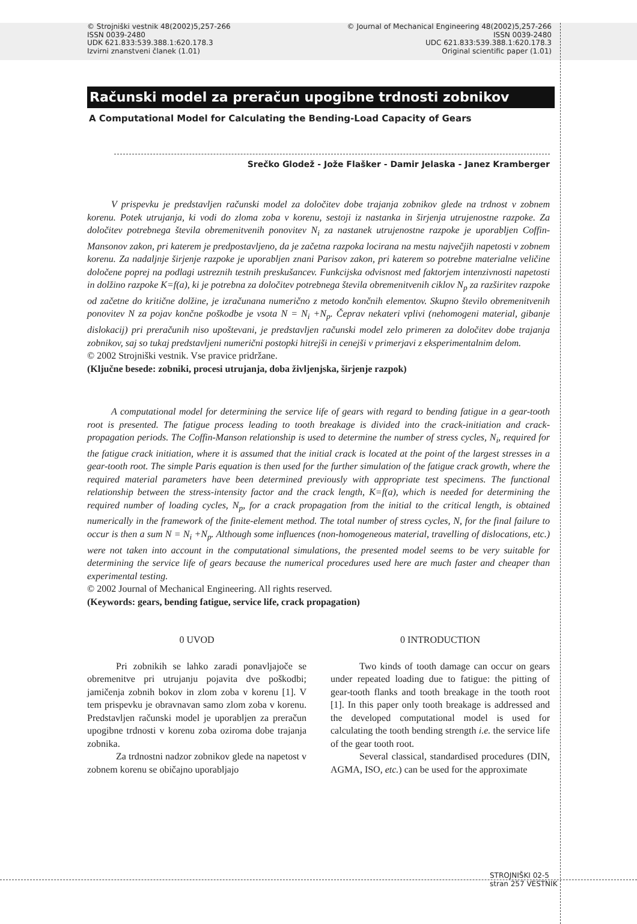© Strojniški vestnik 48(2002)5,257-266
ISSN 0039-2480
UDK 621.833:539.388.1:620.178.3
Izvirni znanstveni članek (1.01)
© Journal of Mechanical Engineering 48(2002)5,257-266
ISSN 0039-2480
UDC 621.833:539.388.1:620.178.3
Original scientific paper (1.01)
Računski model za preračun upogibne trdnosti zobnikov
A Computational Model for Calculating the Bending-Load Capacity of Gears
Srečko Glodež - Jože Flašker - Damir Jelaska - Janez Kramberger
V prispevku je predstavljen računski model za določitev dobe trajanja zobnikov glede na trdnost v zobnem korenu. Potek utrujanja, ki vodi do zloma zoba v korenu, sestoji iz nastanka in širjenja utrujenostne razpoke. Za določitev potrebnega števila obremenitvenih ponovitev N<sub>i</sub> za nastanek utrujenostne razpoke je uporabljen Coffin-Mansonov zakon, pri katerem je predpostavljeno, da je začetna razpoka locirana na mestu največjih napetosti v zobnem korenu. Za nadaljnje širjenje razpoke je uporabljen znani Parisov zakon, pri katerem so potrebne materialne veličine določene poprej na podlagi ustreznih testnih preskušancev. Funkcijska odvisnost med faktorjem intenzivnosti napetosti in dolžino razpoke K=f(a), ki je potrebna za določitev potrebnega števila obremenitvenih ciklov N<sub>p</sub> za razširitev razpoke od začetne do kritične dolžine, je izračunana numerično z metodo končnih elementov. Skupno število obremenitvenih ponovitev N za pojav končne poškodbe je vsota N = N<sub>i</sub> +N<sub>p</sub>. Čeprav nekateri vplivi (nehomogeni material, gibanje dislokacij) pri preračunih niso upoštevani, je predstavljen računski model zelo primeren za določitev dobe trajanja zobnikov, saj so tukaj predstavljeni numerični postopki hitrejši in cenejši v primerjavi z eksperimentalnim delom.
© 2002 Strojniški vestnik. Vse pravice pridržane.
(Ključne besede: zobniki, procesi utrujanja, doba življenjska, širjenje razpok)
A computational model for determining the service life of gears with regard to bending fatigue in a gear-tooth root is presented. The fatigue process leading to tooth breakage is divided into the crack-initiation and crack-propagation periods. The Coffin-Manson relationship is used to determine the number of stress cycles, N<sub>i</sub>, required for the fatigue crack initiation, where it is assumed that the initial crack is located at the point of the largest stresses in a gear-tooth root. The simple Paris equation is then used for the further simulation of the fatigue crack growth, where the required material parameters have been determined previously with appropriate test specimens. The functional relationship between the stress-intensity factor and the crack length, K=f(a), which is needed for determining the required number of loading cycles, N<sub>p</sub>, for a crack propagation from the initial to the critical length, is obtained numerically in the framework of the finite-element method. The total number of stress cycles, N, for the final failure to occur is then a sum N = N<sub>i</sub> +N<sub>p</sub>. Although some influences (non-homogeneous material, travelling of dislocations, etc.) were not taken into account in the computational simulations, the presented model seems to be very suitable for determining the service life of gears because the numerical procedures used here are much faster and cheaper than experimental testing.
© 2002 Journal of Mechanical Engineering. All rights reserved.
(Keywords: gears, bending fatigue, service life, crack propagation)
0 UVOD
Pri zobnikih se lahko zaradi ponavljajoče se obremenitve pri utrujanju pojavita dve poškodbi; jamičenja zobnih bokov in zlom zoba v korenu [1]. V tem prispevku je obravnavan samo zlom zoba v korenu. Predstavljen računski model je uporabljen za preračun upogibne trdnosti v korenu zoba oziroma dobe trajanja zobnika.
Za trdnostni nadzor zobnikov glede na napetost v zobnem korenu se običajno uporabljajo
0 INTRODUCTION
Two kinds of tooth damage can occur on gears under repeated loading due to fatigue: the pitting of gear-tooth flanks and tooth breakage in the tooth root [1]. In this paper only tooth breakage is addressed and the developed computational model is used for calculating the tooth bending strength i.e. the service life of the gear tooth root.
Several classical, standardised procedures (DIN, AGMA, ISO, etc.) can be used for the approximate
STROJNIŠKI 02-5
stran 257 VESTNIK